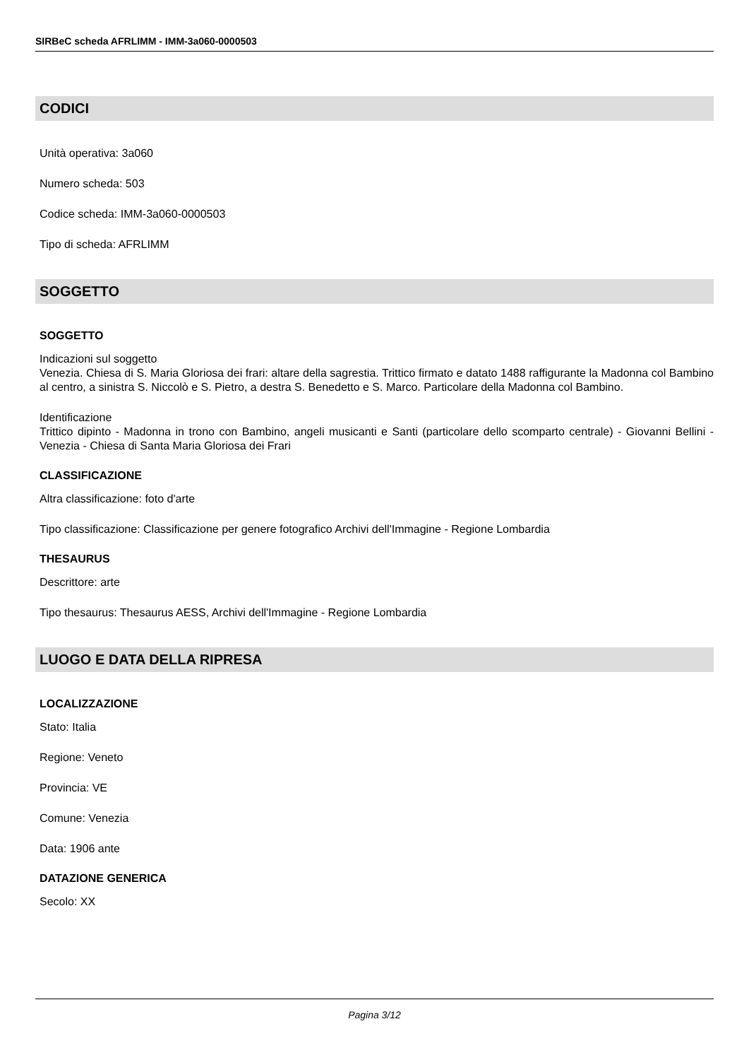SIRBeC scheda AFRLIMM - IMM-3a060-0000503
CODICI
Unità operativa: 3a060
Numero scheda: 503
Codice scheda: IMM-3a060-0000503
Tipo di scheda: AFRLIMM
SOGGETTO
SOGGETTO
Indicazioni sul soggetto
Venezia. Chiesa di S. Maria Gloriosa dei frari: altare della sagrestia. Trittico firmato e datato 1488 raffigurante la Madonna col Bambino al centro, a sinistra S. Niccolò e S. Pietro, a destra S. Benedetto e S. Marco. Particolare della Madonna col Bambino.
Identificazione
Trittico dipinto - Madonna in trono con Bambino, angeli musicanti e Santi (particolare dello scomparto centrale) - Giovanni Bellini - Venezia - Chiesa di Santa Maria Gloriosa dei Frari
CLASSIFICAZIONE
Altra classificazione: foto d'arte
Tipo classificazione: Classificazione per genere fotografico Archivi dell'Immagine - Regione Lombardia
THESAURUS
Descrittore: arte
Tipo thesaurus: Thesaurus AESS, Archivi dell'Immagine - Regione Lombardia
LUOGO E DATA DELLA RIPRESA
LOCALIZZAZIONE
Stato: Italia
Regione: Veneto
Provincia: VE
Comune: Venezia
Data: 1906 ante
DATAZIONE GENERICA
Secolo: XX
Pagina 3/12